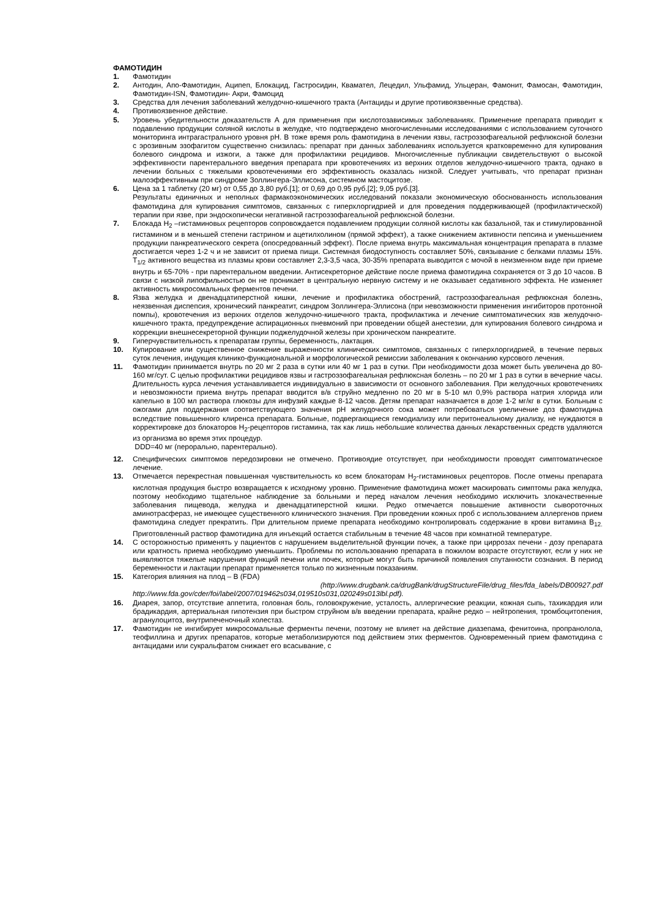ФАМОТИДИН
1. Фамотидин
2. Антодин, Апо-Фамотидин, Аципеп, Блокацид, Гастросидин, Квамател, Лецедил, Ульфамид, Ульцеран, Фамонит, Фамосан, Фамотидин, Фамотидин-ISN, Фамотидин- Акри, Фамоцид
3. Средства для лечения заболеваний желудочно-кишечного тракта (Антациды и другие противоязвенные средства).
4. Противоязвенное действие.
5. Уровень убедительности доказательств А для применения при кислотозависимых заболеваниях. Применение препарата приводит к подавлению продукции соляной кислоты в желудке, что подтверждено многочисленными исследованиями с использованием суточного мониторинга интрагастрального уровня pH. В тоже время роль фамотидина в лечении язвы, гастроэзофагеальной рефлюксной болезни с эрозивным эзофагитом существенно снизилась: препарат при данных заболеваниях используется кратковременно для купирования болевого синдрома и изжоги, а также для профилактики рецидивов. Многочисленные публикации свидетельствуют о высокой эффективности парентерального введения препарата при кровотечениях из верхних отделов желудочно-кишечного тракта, однако в лечении больных с тяжелыми кровотечениями его эффективность оказалась низкой. Следует учитывать, что препарат признан малоэффективным при синдроме Золлингера-Эллисона, системном мастоцитозе.
6. Цена за 1 таблетку (20 мг) от 0,55 до 3,80 руб.[1]; от 0,69 до 0,95 руб.[2]; 9,05 руб.[3].
Результаты единичных и неполных фармакоэкономических исследований показали экономическую обоснованность использования фамотидина для купирования симптомов, связанных с гиперхлоргидрией и для проведения поддерживающей (профилактической) терапии при язве, при эндоскопически негативной гастроэзофагеальной рефлюксной болезни.
7. Блокада H<sub>2</sub> –гистаминовых рецепторов сопровождается подавлением продукции соляной кислоты как базальной, так и стимулированной гистамином и в меньшей степени гастрином и ацетилхолином (прямой эффект), а также снижением активности пепсина и уменьшением продукции панкреатического секрета (опосредованный эффект). После приема внутрь максимальная концентрация препарата в плазме достигается через 1-2 ч и не зависит от приема пищи. Системная биодоступность составляет 50%, связывание с белками плазмы 15%. T<sub>1/2</sub> активного вещества из плазмы крови составляет 2,3-3,5 часа, 30-35% препарата выводится с мочой в неизменном виде при приеме внутрь и 65-70% - при парентеральном введении. Антисекреторное действие после приема фамотидина сохраняется от 3 до 10 часов. В связи с низкой липофильностью он не проникает в центральную нервную систему и не оказывает седативного эффекта. Не изменяет активность микросомальных ферментов печени.
8. Язва желудка и двенадцатиперстной кишки, лечение и профилактика обострений, гастроэзофагеальная рефлюксная болезнь, неязвенная диспепсия, хронический панкреатит, синдром Золлингера-Эллисона (при невозможности применения ингибиторов протонной помпы), кровотечения из верхних отделов желудочно-кишечного тракта, профилактика и лечение симптоматических язв желудочно-кишечного тракта, предупреждение аспирационных пневмоний при проведении общей анестезии, для купирования болевого синдрома и коррекции внешнесекреторной функции поджелудочной железы при хроническом панкреатите.
9. Гиперчувствительность к препаратам группы, беременность, лактация.
10. Купирование или существенное снижение выраженности клинических симптомов, связанных с гиперхлоргидрией, в течение первых суток лечения, индукция клинико-функциональной и морфологической ремиссии заболевания к окончанию курсового лечения.
11. Фамотидин принимается внутрь по 20 мг 2 раза в сутки или 40 мг 1 раз в сутки. При необходимости доза может быть увеличена до 80-160 мг/сут. С целью профилактики рецидивов язвы и гастроэзофагеальная рефлюксная болезнь – по 20 мг 1 раз в сутки в вечерние часы. Длительность курса лечения устанавливается индивидуально в зависимости от основного заболевания. При желудочных кровотечениях и невозможности приема внутрь препарат вводится в/в струйно медленно по 20 мг в 5-10 мл 0,9% раствора натрия хлорида или капельно в 100 мл раствора глюкозы для инфузий каждые 8-12 часов. Детям препарат назначается в дозе 1-2 мг/кг в сутки. Больным с ожогами для поддержания соответствующего значения pH желудочного сока может потребоваться увеличение доз фамотидина вследствие повышенного клиренса препарата. Больные, подвергающиеся гемодиализу или перитонеальному диализу, не нуждаются в корректировке доз блокаторов H<sub>2</sub>-рецепторов гистамина, так как лишь небольшие количества данных лекарственных средств удаляются из организма во время этих процедур.
DDD=40 мг (перорально, парентерально).
12. Специфических симптомов передозировки не отмечено. Противоядие отсутствует, при необходимости проводят симптоматическое лечение.
13. Отмечается перекрестная повышенная чувствительность ко всем блокаторам H<sub>2</sub>-гистаминовых рецепторов. После отмены препарата кислотная продукция быстро возвращается к исходному уровню. Применение фамотидина может маскировать симптомы рака желудка, поэтому необходимо тщательное наблюдение за больными и перед началом лечения необходимо исключить злокачественные заболевания пищевода, желудка и двенадцатиперстной кишки. Редко отмечается повышение активности сывороточных аминотрасфераз, не имеющее существенного клинического значения. При проведении кожных проб с использованием аллергенов прием фамотидина следует прекратить. При длительном приеме препарата необходимо контролировать содержание в крови витамина B<sub>12.</sub> Приготовленный раствор фамотидина для инъекций остается стабильным в течение 48 часов при комнатной температуре.
14. С осторожностью применять у пациентов с нарушением выделительной функции почек, а также при циррозах печени - дозу препарата или кратность приема необходимо уменьшить. Проблемы по использованию препарата в пожилом возрасте отсутствуют, если у них не выявляются тяжелые нарушения функций печени или почек, которые могут быть причиной появления спутанности сознания. В период беременности и лактации препарат применяется только по жизненным показаниям.
15. Категория влияния на плод – B (FDA)
(http://www.drugbank.ca/drugBank/drugStructureFile/drug_files/fda_labels/DB00927.pdf http://www.fda.gov/cder/foi/label/2007/019462s034,019510s031,020249s013lbl.pdf).
16. Диарея, запор, отсутствие аппетита, головная боль, головокружение, усталость, аллергические реакции, кожная сыпь, тахикардия или брадикардия, артериальная гипотензия при быстром струйном в/в введении препарата, крайне редко – нейтропения, тромбоцитопения, агранулоцитоз, внутрипеченочный холестаз.
17. Фамотидин не ингибирует микросомальные ферменты печени, поэтому не влияет на действие диазепама, фенитоина, пропранолола, теофиллина и других препаратов, которые метаболизируются под действием этих ферментов. Одновременный прием фамотидина с антацидами или сукральфатом снижает его всасывание, с